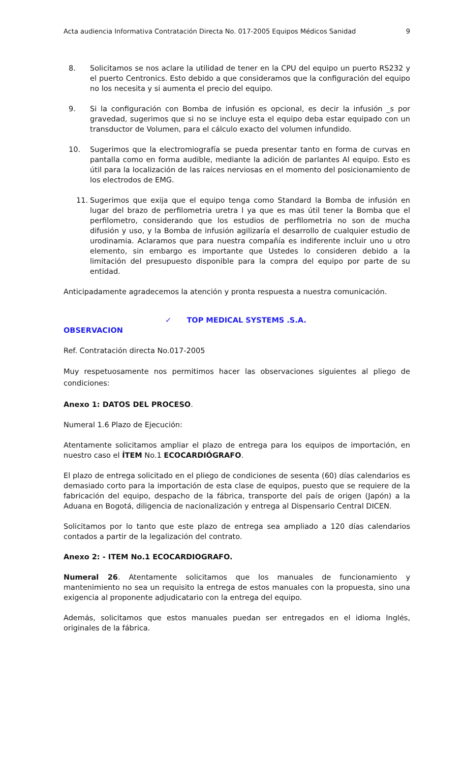Acta audiencia Informativa Contratación Directa No. 017-2005 Equipos Médicos Sanidad 9
8. Solicitamos se nos aclare la utilidad de tener en la CPU del equipo un puerto RS232 y el puerto Centronics. Esto debido a que consideramos que la configuración del equipo no los necesita y si aumenta el precio del equipo.
9. Si la configuración con Bomba de infusión es opcional, es decir la infusión _s por gravedad, sugerimos que si no se incluye esta el equipo deba estar equipado con un transductor de Volumen, para el cálculo exacto del volumen infundido.
10. Sugerimos que la electromiografía se pueda presentar tanto en forma de curvas en pantalla como en forma audible, mediante la adición de parlantes Al equipo. Esto es útil para la localización de las raíces nerviosas en el momento del posicionamiento de los electrodos de EMG.
11. Sugerimos que exija que el equipo tenga como Standard la Bomba de infusión en lugar del brazo de perfilometria uretra l ya que es mas útil tener la Bomba que el perfilometro, considerando que los estudios de perfilometria no son de mucha difusión y uso, y la Bomba de infusión agilizaría el desarrollo de cualquier estudio de urodinamia. Aclaramos que para nuestra compañía es indiferente incluir uno u otro elemento, sin embargo es importante que Ustedes lo consideren debido a la limitación del presupuesto disponible para la compra del equipo por parte de su entidad.
Anticipadamente agradecemos la atención y pronta respuesta a nuestra comunicación.
✓ TOP MEDICAL SYSTEMS .S.A.
OBSERVACION
Ref. Contratación directa No.017-2005
Muy respetuosamente nos permitimos hacer las observaciones siguientes al pliego de condiciones:
Anexo 1: DATOS DEL PROCESO.
Numeral 1.6 Plazo de Ejecución:
Atentamente solicitamos ampliar el plazo de entrega para los equipos de importación, en nuestro caso el ÍTEM No.1 ECOCARDIÓGRAFO.
El plazo de entrega solicitado en el pliego de condiciones de sesenta (60) días calendarios es demasiado corto para la importación de esta clase de equipos, puesto que se requiere de la fabricación del equipo, despacho de la fábrica, transporte del país de origen (Japón) a la Aduana en Bogotá, diligencia de nacionalización y entrega al Dispensario Central DICEN.
Solicitamos por lo tanto que este plazo de entrega sea ampliado a 120 días calendarios contados a partir de la legalización del contrato.
Anexo 2: - ITEM No.1 ECOCARDIOGRAFO.
Numeral 26. Atentamente solicitamos que los manuales de funcionamiento y mantenimiento no sea un requisito la entrega de estos manuales con la propuesta, sino una exigencia al proponente adjudicatario con la entrega del equipo.
Además, solicitamos que estos manuales puedan ser entregados en el idioma Inglés, originales de la fábrica.